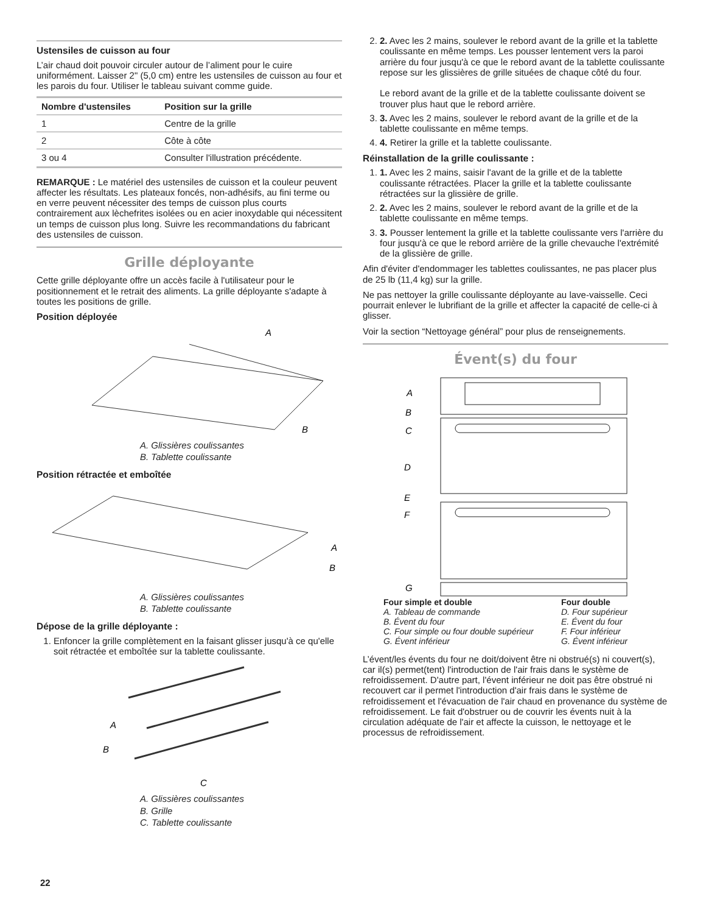Ustensiles de cuisson au four
L’air chaud doit pouvoir circuler autour de l’aliment pour le cuire uniformément. Laisser 2" (5,0 cm) entre les ustensiles de cuisson au four et les parois du four. Utiliser le tableau suivant comme guide.
| Nombre d'ustensiles | Position sur la grille |
| --- | --- |
| 1 | Centre de la grille |
| 2 | Côte à côte |
| 3 ou 4 | Consulter l'illustration précédente. |
REMARQUE : Le matériel des ustensiles de cuisson et la couleur peuvent affecter les résultats. Les plateaux foncés, non-adhésifs, au fini terme ou en verre peuvent nécessiter des temps de cuisson plus courts contrairement aux lèchefrites isolées ou en acier inoxydable qui nécessitent un temps de cuisson plus long. Suivre les recommandations du fabricant des ustensiles de cuisson.
Grille déployante
Cette grille déployante offre un accès facile à l'utilisateur pour le positionnement et le retrait des aliments. La grille déployante s'adapte à toutes les positions de grille.
Position déployée
A
B
A. Glissières coulissantes
B. Tablette coulissante
Position rétractée et emboîtée
A
B
A. Glissières coulissantes
B. Tablette coulissante
Dépose de la grille déployante :
1. Enfoncer la grille complètement en la faisant glisser jusqu'à ce qu'elle soit rétractée et emboîtée sur la tablette coulissante.
A
B
C
A. Glissières coulissantes
B. Grille
C. Tablette coulissante
2. 2. Avec les 2 mains, soulever le rebord avant de la grille et la tablette coulissante en même temps. Les pousser lentement vers la paroi arrière du four jusqu'à ce que le rebord avant de la tablette coulissante repose sur les glissières de grille situées de chaque côté du four.
Le rebord avant de la grille et de la tablette coulissante doivent se trouver plus haut que le rebord arrière.
3. 3. Avec les 2 mains, soulever le rebord avant de la grille et de la tablette coulissante en même temps.
4. 4. Retirer la grille et la tablette coulissante.
Réinstallation de la grille coulissante :
1. 1. Avec les 2 mains, saisir l'avant de la grille et de la tablette coulissante rétractées. Placer la grille et la tablette coulissante rétractées sur la glissière de grille.
2. 2. Avec les 2 mains, soulever le rebord avant de la grille et de la tablette coulissante en même temps.
3. 3. Pousser lentement la grille et la tablette coulissante vers l'arrière du four jusqu'à ce que le rebord arrière de la grille chevauche l'extrémité de la glissière de grille.
Afin d'éviter d'endommager les tablettes coulissantes, ne pas placer plus de 25 lb (11,4 kg) sur la grille.
Ne pas nettoyer la grille coulissante déployante au lave-vaisselle. Ceci pourrait enlever le lubrifiant de la grille et affecter la capacité de celle-ci à glisser.
Voir la section “Nettoyage général” pour plus de renseignements.
Évent(s) du four
A
B
C
D
E
F
G
Four simple et double
A. Tableau de commande
B. Évent du four
C. Four simple ou four double supérieur
G. Évent inférieur
Four double
D. Four supérieur
E. Évent du four
F. Four inférieur
G. Évent inférieur
L’évent/les évents du four ne doit/doivent être ni obstrué(s) ni couvert(s), car il(s) permet(tent) l'introduction de l'air frais dans le système de refroidissement. D'autre part, l'évent inférieur ne doit pas être obstrué ni recouvert car il permet l'introduction d'air frais dans le système de refroidissement et l'évacuation de l'air chaud en provenance du système de refroidissement. Le fait d'obstruer ou de couvrir les évents nuit à la circulation adéquate de l'air et affecte la cuisson, le nettoyage et le processus de refroidissement.
22